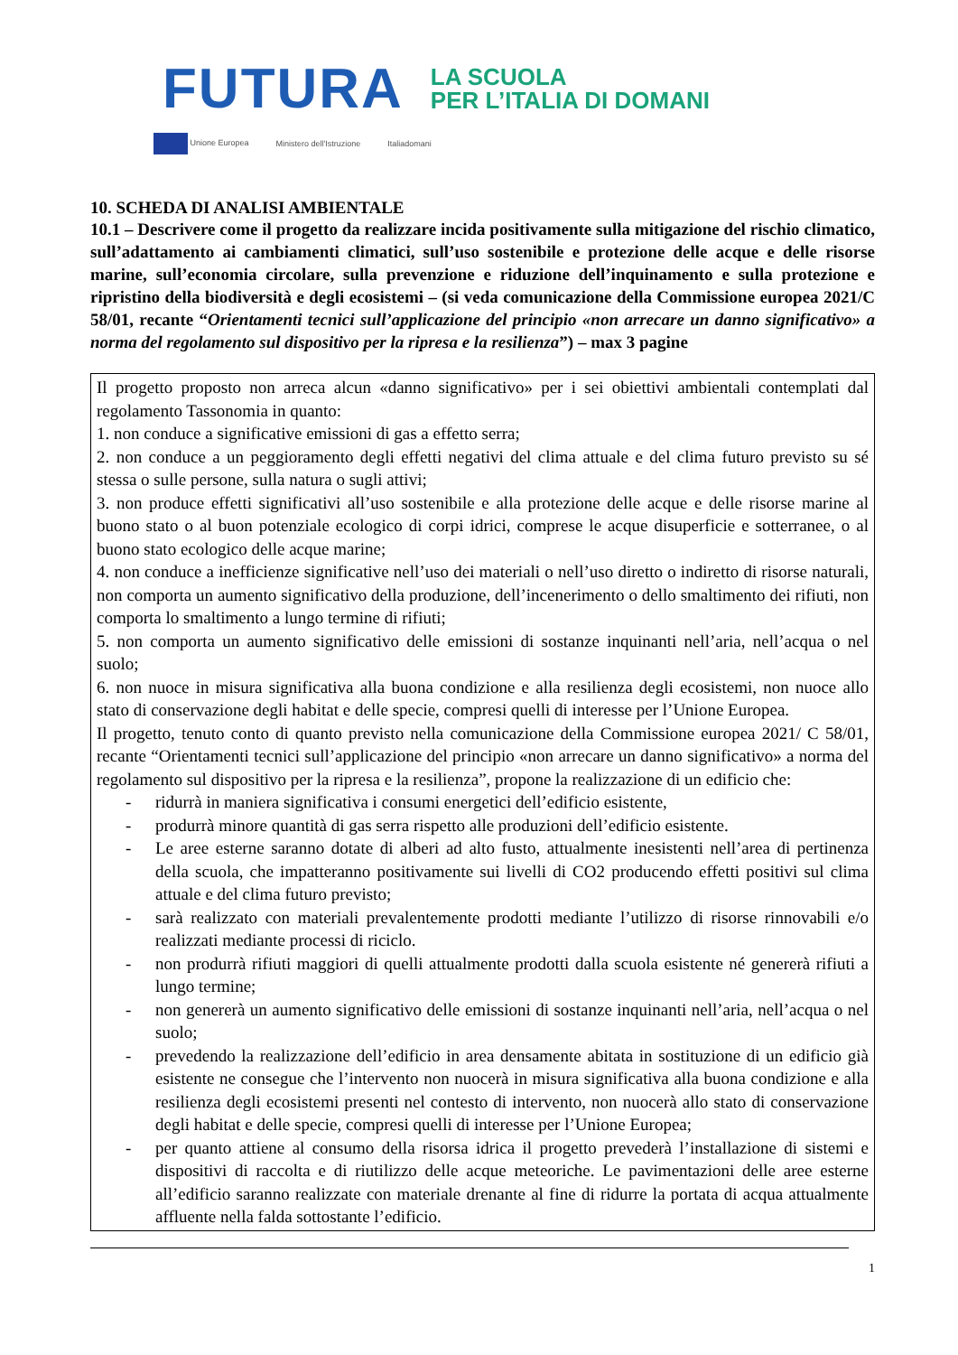FUTURA
LA SCUOLA
PER L’ITALIA DI DOMANI
Unione Europea Ministero dell'Istruzione Italiadomani
10. SCHEDA DI ANALISI AMBIENTALE
10.1 – Descrivere come il progetto da realizzare incida positivamente sulla mitigazione del rischio climatico, sull’adattamento ai cambiamenti climatici, sull’uso sostenibile e protezione delle acque e delle risorse marine, sull’economia circolare, sulla prevenzione e riduzione dell’inquinamento e sulla protezione e ripristino della biodiversità e degli ecosistemi – (si veda comunicazione della Commissione europea 2021/C 58/01, recante “Orientamenti tecnici sull’applicazione del principio «non arrecare un danno significativo» a norma del regolamento sul dispositivo per la ripresa e la resilienza”) – max 3 pagine
Il progetto proposto non arreca alcun «danno significativo» per i sei obiettivi ambientali contemplati dal regolamento Tassonomia in quanto:
1. non conduce a significative emissioni di gas a effetto serra;
2. non conduce a un peggioramento degli effetti negativi del clima attuale e del clima futuro previsto su sé stessa o sulle persone, sulla natura o sugli attivi;
3. non produce effetti significativi all’uso sostenibile e alla protezione delle acque e delle risorse marine al buono stato o al buon potenziale ecologico di corpi idrici, comprese le acque disuperficie e sotterranee, o al buono stato ecologico delle acque marine;
4. non conduce a inefficienze significative nell’uso dei materiali o nell’uso diretto o indiretto di risorse naturali, non comporta un aumento significativo della produzione, dell’incenerimento o dello smaltimento dei rifiuti, non comporta lo smaltimento a lungo termine di rifiuti;
5. non comporta un aumento significativo delle emissioni di sostanze inquinanti nell’aria, nell’acqua o nel suolo;
6. non nuoce in misura significativa alla buona condizione e alla resilienza degli ecosistemi, non nuoce allo stato di conservazione degli habitat e delle specie, compresi quelli di interesse per l’Unione Europea.
Il progetto, tenuto conto di quanto previsto nella comunicazione della Commissione europea 2021/ C 58/01, recante “Orientamenti tecnici sull’applicazione del principio «non arrecare un danno significativo» a norma del regolamento sul dispositivo per la ripresa e la resilienza”, propone la realizzazione di un edificio che:
- ridurrà in maniera significativa i consumi energetici dell’edificio esistente,
- produrrà minore quantità di gas serra rispetto alle produzioni dell’edificio esistente.
- Le aree esterne saranno dotate di alberi ad alto fusto, attualmente inesistenti nell’area di pertinenza della scuola, che impatteranno positivamente sui livelli di CO2 producendo effetti positivi sul clima attuale e del clima futuro previsto;
- sarà realizzato con materiali prevalentemente prodotti mediante l’utilizzo di risorse rinnovabili e/o realizzati mediante processi di riciclo.
- non produrrà rifiuti maggiori di quelli attualmente prodotti dalla scuola esistente né genererà rifiuti a lungo termine;
- non genererà un aumento significativo delle emissioni di sostanze inquinanti nell’aria, nell’acqua o nel suolo;
- prevedendo la realizzazione dell’edificio in area densamente abitata in sostituzione di un edificio già esistente ne consegue che l’intervento non nuocerà in misura significativa alla buona condizione e alla resilienza degli ecosistemi presenti nel contesto di intervento, non nuocerà allo stato di conservazione degli habitat e delle specie, compresi quelli di interesse per l’Unione Europea;
- per quanto attiene al consumo della risorsa idrica il progetto prevederà l’installazione di sistemi e dispositivi di raccolta e di riutilizzo delle acque meteoriche. Le pavimentazioni delle aree esterne all’edificio saranno realizzate con materiale drenante al fine di ridurre la portata di acqua attualmente affluente nella falda sottostante l’edificio.
1